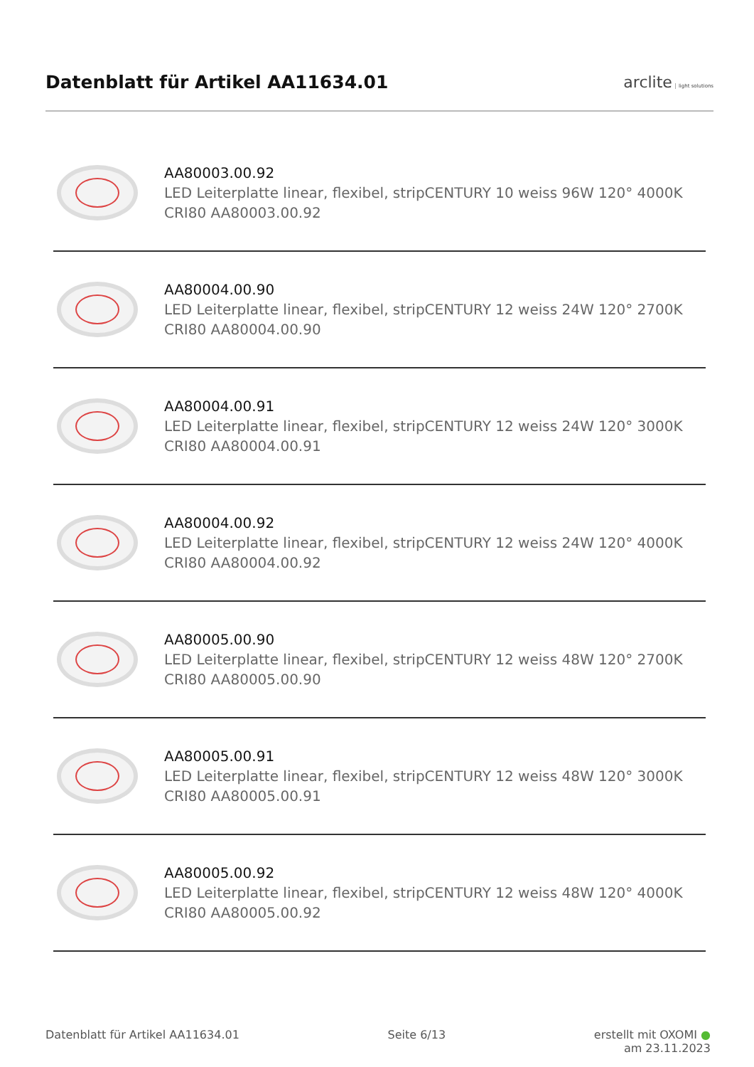Datenblatt für Artikel AA11634.01
arclite light solutions
AA80003.00.92
LED Leiterplatte linear, flexibel, stripCENTURY 10 weiss 96W 120° 4000K CRI80 AA80003.00.92
AA80004.00.90
LED Leiterplatte linear, flexibel, stripCENTURY 12 weiss 24W 120° 2700K CRI80 AA80004.00.90
AA80004.00.91
LED Leiterplatte linear, flexibel, stripCENTURY 12 weiss 24W 120° 3000K CRI80 AA80004.00.91
AA80004.00.92
LED Leiterplatte linear, flexibel, stripCENTURY 12 weiss 24W 120° 4000K CRI80 AA80004.00.92
AA80005.00.90
LED Leiterplatte linear, flexibel, stripCENTURY 12 weiss 48W 120° 2700K CRI80 AA80005.00.90
AA80005.00.91
LED Leiterplatte linear, flexibel, stripCENTURY 12 weiss 48W 120° 3000K CRI80 AA80005.00.91
AA80005.00.92
LED Leiterplatte linear, flexibel, stripCENTURY 12 weiss 48W 120° 4000K CRI80 AA80005.00.92
Datenblatt für Artikel AA11634.01 Seite 6/13 erstellt mit OXOMI ●
am 23.11.2023